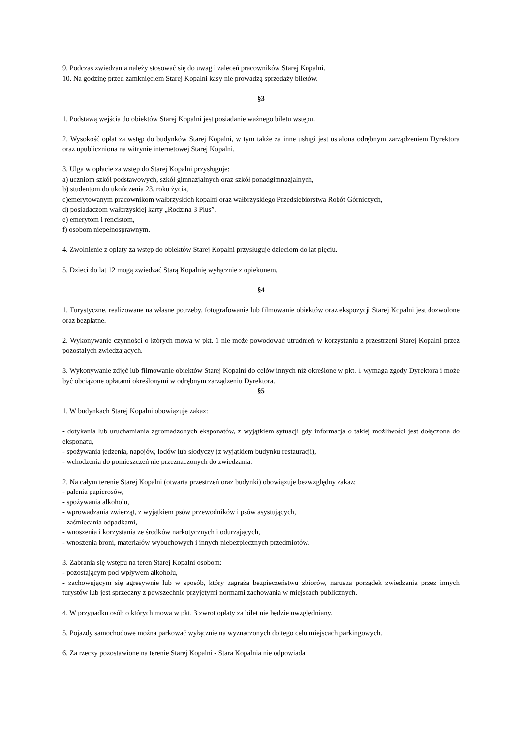9. Podczas zwiedzania należy stosować się do uwag i zaleceń pracowników Starej Kopalni.
10. Na godzinę przed zamknięciem Starej Kopalni kasy nie prowadzą sprzedaży biletów.
§3
1. Podstawą wejścia do obiektów Starej Kopalni jest posiadanie ważnego biletu wstępu.
2. Wysokość opłat za wstęp do budynków Starej Kopalni, w tym także za inne usługi jest ustalona odrębnym zarządzeniem Dyrektora oraz upubliczniona na witrynie internetowej Starej Kopalni.
3. Ulga w opłacie za wstęp do Starej Kopalni przysługuje:
a) uczniom szkół podstawowych, szkół gimnazjalnych oraz szkół ponadgimnazjalnych,
b) studentom do ukończenia 23. roku życia,
c)emerytowanym pracownikom wałbrzyskich kopalni oraz wałbrzyskiego Przedsiębiorstwa Robót Górniczych,
d) posiadaczom wałbrzyskiej karty „Rodzina 3 Plus”,
e) emerytom i rencistom,
f) osobom niepełnosprawnym.
4. Zwolnienie z opłaty za wstęp do obiektów Starej Kopalni przysługuje dzieciom do lat pięciu.
5. Dzieci do lat 12 mogą zwiedzać Starą Kopalnię wyłącznie z opiekunem.
§4
1. Turystyczne, realizowane na własne potrzeby, fotografowanie lub filmowanie obiektów oraz ekspozycji Starej Kopalni jest dozwolone oraz bezpłatne.
2. Wykonywanie czynności o których mowa w pkt. 1 nie może powodować utrudnień w korzystaniu z przestrzeni Starej Kopalni przez pozostałych zwiedzających.
3. Wykonywanie zdjęć lub filmowanie obiektów Starej Kopalni do celów innych niż określone w pkt. 1 wymaga zgody Dyrektora i może być obciążone opłatami określonymi w odrębnym zarządzeniu Dyrektora.
§5
1. W budynkach Starej Kopalni obowiązuje zakaz:
- dotykania lub uruchamiania zgromadzonych eksponatów, z wyjątkiem sytuacji gdy informacja o takiej możliwości jest dołączona do eksponatu,
- spożywania jedzenia, napojów, lodów lub słodyczy (z wyjątkiem budynku restauracji),
- wchodzenia do pomieszczeń nie przeznaczonych do zwiedzania.
2. Na całym terenie Starej Kopalni (otwarta przestrzeń oraz budynki) obowiązuje bezwzględny zakaz:
- palenia papierosów,
- spożywania alkoholu,
- wprowadzania zwierząt, z wyjątkiem psów przewodników i psów asystujących,
- zaśmiecania odpadkami,
- wnoszenia i korzystania ze środków narkotycznych i odurzających,
- wnoszenia broni, materiałów wybuchowych i innych niebezpiecznych przedmiotów.
3. Zabrania się wstępu na teren Starej Kopalni osobom:
- pozostającym pod wpływem alkoholu,
- zachowującym się agresywnie lub w sposób, który zagraża bezpieczeństwu zbiorów, narusza porządek zwiedzania przez innych turystów lub jest sprzeczny z powszechnie przyjętymi normami zachowania w miejscach publicznych.
4. W przypadku osób o których mowa w pkt. 3 zwrot opłaty za bilet nie będzie uwzględniany.
5. Pojazdy samochodowe można parkować wyłącznie na wyznaczonych do tego celu miejscach parkingowych.
6. Za rzeczy pozostawione na terenie Starej Kopalni - Stara Kopalnia nie odpowiada